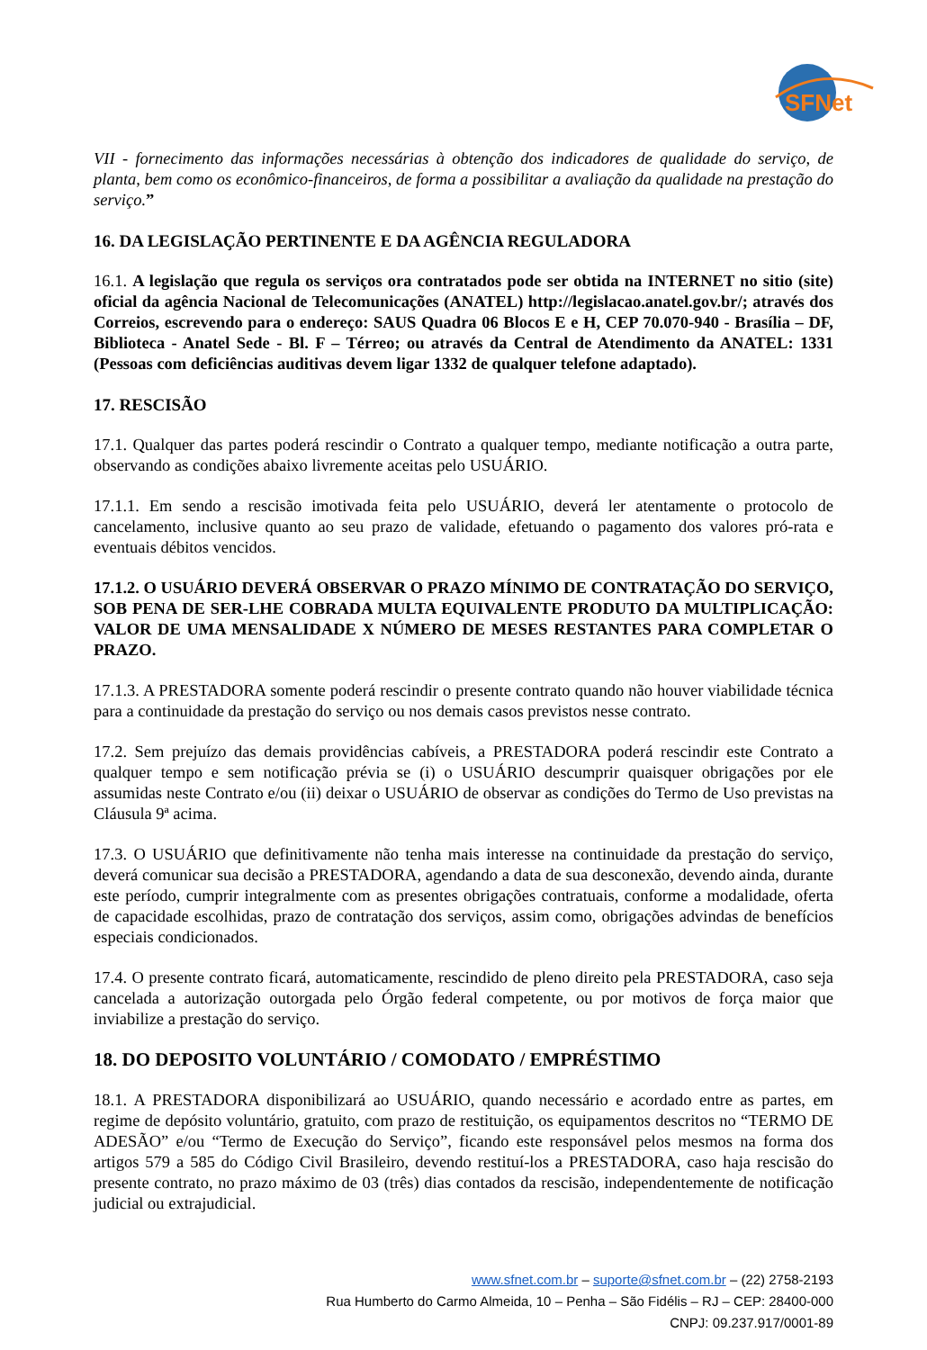SFNet
VII - fornecimento das informações necessárias à obtenção dos indicadores de qualidade do serviço, de planta, bem como os econômico-financeiros, de forma a possibilitar a avaliação da qualidade na prestação do serviço.”
16. DA LEGISLAÇÃO PERTINENTE E DA AGÊNCIA REGULADORA
16.1. A legislação que regula os serviços ora contratados pode ser obtida na INTERNET no sitio (site) oficial da agência Nacional de Telecomunicações (ANATEL) http://legislacao.anatel.gov.br/; através dos Correios, escrevendo para o endereço: SAUS Quadra 06 Blocos E e H, CEP 70.070-940 - Brasília – DF, Biblioteca - Anatel Sede - Bl. F – Térreo; ou através da Central de Atendimento da ANATEL: 1331 (Pessoas com deficiências auditivas devem ligar 1332 de qualquer telefone adaptado).
17. RESCISÃO
17.1. Qualquer das partes poderá rescindir o Contrato a qualquer tempo, mediante notificação a outra parte, observando as condições abaixo livremente aceitas pelo USUÁRIO.
17.1.1. Em sendo a rescisão imotivada feita pelo USUÁRIO, deverá ler atentamente o protocolo de cancelamento, inclusive quanto ao seu prazo de validade, efetuando o pagamento dos valores pró-rata e eventuais débitos vencidos.
17.1.2. O USUÁRIO DEVERÁ OBSERVAR O PRAZO MÍNIMO DE CONTRATAÇÃO DO SERVIÇO, SOB PENA DE SER-LHE COBRADA MULTA EQUIVALENTE PRODUTO DA MULTIPLICAÇÃO: VALOR DE UMA MENSALIDADE X NÚMERO DE MESES RESTANTES PARA COMPLETAR O PRAZO.
17.1.3. A PRESTADORA somente poderá rescindir o presente contrato quando não houver viabilidade técnica para a continuidade da prestação do serviço ou nos demais casos previstos nesse contrato.
17.2. Sem prejuízo das demais providências cabíveis, a PRESTADORA poderá rescindir este Contrato a qualquer tempo e sem notificação prévia se (i) o USUÁRIO descumprir quaisquer obrigações por ele assumidas neste Contrato e/ou (ii) deixar o USUÁRIO de observar as condições do Termo de Uso previstas na Cláusula 9ª acima.
17.3. O USUÁRIO que definitivamente não tenha mais interesse na continuidade da prestação do serviço, deverá comunicar sua decisão a PRESTADORA, agendando a data de sua desconexão, devendo ainda, durante este período, cumprir integralmente com as presentes obrigações contratuais, conforme a modalidade, oferta de capacidade escolhidas, prazo de contratação dos serviços, assim como, obrigações advindas de benefícios especiais condicionados.
17.4. O presente contrato ficará, automaticamente, rescindido de pleno direito pela PRESTADORA, caso seja cancelada a autorização outorgada pelo Órgão federal competente, ou por motivos de força maior que inviabilize a prestação do serviço.
18. DO DEPOSITO VOLUNTÁRIO / COMODATO / EMPRÉSTIMO
18.1. A PRESTADORA disponibilizará ao USUÁRIO, quando necessário e acordado entre as partes, em regime de depósito voluntário, gratuito, com prazo de restituição, os equipamentos descritos no “TERMO DE ADESÃO” e/ou “Termo de Execução do Serviço”, ficando este responsável pelos mesmos na forma dos artigos 579 a 585 do Código Civil Brasileiro, devendo restituí-los a PRESTADORA, caso haja rescisão do presente contrato, no prazo máximo de 03 (três) dias contados da rescisão, independentemente de notificação judicial ou extrajudicial.
www.sfnet.com.br – suporte@sfnet.com.br – (22) 2758-2193
Rua Humberto do Carmo Almeida, 10 – Penha – São Fidélis – RJ – CEP: 28400-000
CNPJ: 09.237.917/0001-89